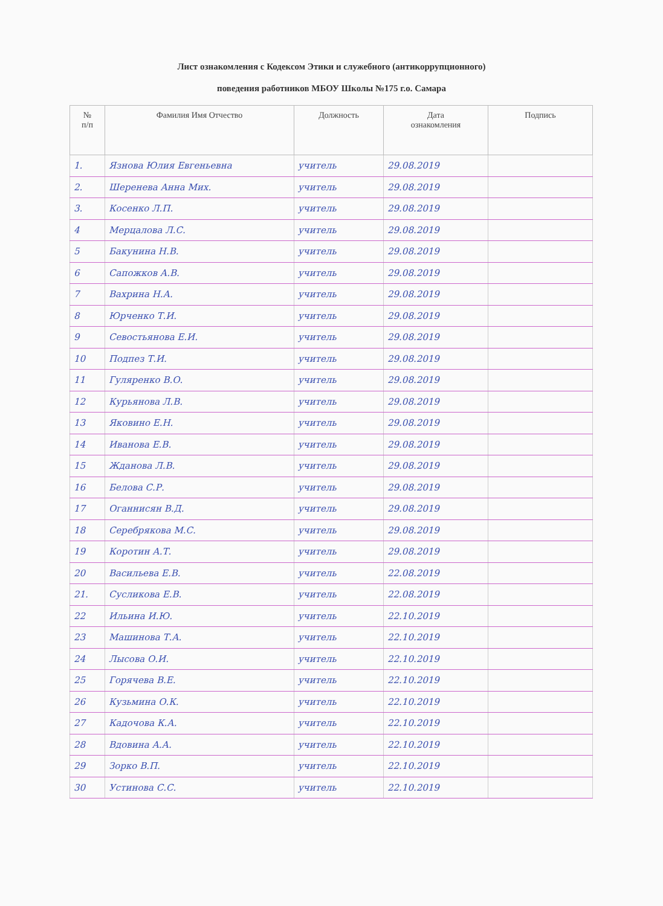Лист ознакомления с Кодексом Этики и служебного (антикоррупционного)
поведения работников МБОУ Школы №175 г.о. Самара
| № п/п | Фамилия Имя Отчество | Должность | Дата ознакомления | Подпись |
| --- | --- | --- | --- | --- |
| 1. | Язнова Юлия Евгеньевна | учитель | 29.08.2019 | |
| 2. | Шеренева Анна Мих. | учитель | 29.08.2019 | |
| 3. | Косенко Л.П. | учитель | 29.08.2019 | |
| 4 | Мерцалова Л.С. | учитель | 29.08.2019 | |
| 5 | Бакунина Н.В. | учитель | 29.08.2019 | |
| 6 | Сапожков А.В. | учитель | 29.08.2019 | |
| 7 | Вахрина Н.А. | учитель | 29.08.2019 | |
| 8 | Юрченко Т.И. | учитель | 29.08.2019 | |
| 9 | Севостьянова Е.И. | учитель | 29.08.2019 | |
| 10 | Подпез Т.И. | учитель | 29.08.2019 | |
| 11 | Гуляренко В.О. | учитель | 29.08.2019 | |
| 12 | Курьянова Л.В. | учитель | 29.08.2019 | |
| 13 | Яковино Е.Н. | учитель | 29.08.2019 | |
| 14 | Иванова Е.В. | учитель | 29.08.2019 | |
| 15 | Жданова Л.В. | учитель | 29.08.2019 | |
| 16 | Белова С.Р. | учитель | 29.08.2019 | |
| 17 | Оганнисян В.Д. | учитель | 29.08.2019 | |
| 18 | Серебрякова М.С. | учитель | 29.08.2019 | |
| 19 | Коротин А.Т. | учитель | 29.08.2019 | |
| 20 | Васильева Е.В. | учитель | 22.08.2019 | |
| 21. | Сусликова Е.В. | учитель | 22.08.2019 | |
| 22 | Ильина И.Ю. | учитель | 22.10.2019 | |
| 23 | Машинова Т.А. | учитель | 22.10.2019 | |
| 24 | Лысова О.И. | учитель | 22.10.2019 | |
| 25 | Горячева В.Е. | учитель | 22.10.2019 | |
| 26 | Кузьмина О.К. | учитель | 22.10.2019 | |
| 27 | Кадочова К.А. | учитель | 22.10.2019 | |
| 28 | Вдовина А.А. | учитель | 22.10.2019 | |
| 29 | Зорко В.П. | учитель | 22.10.2019 | |
| 30 | Устинова С.С. | учитель | 22.10.2019 | |